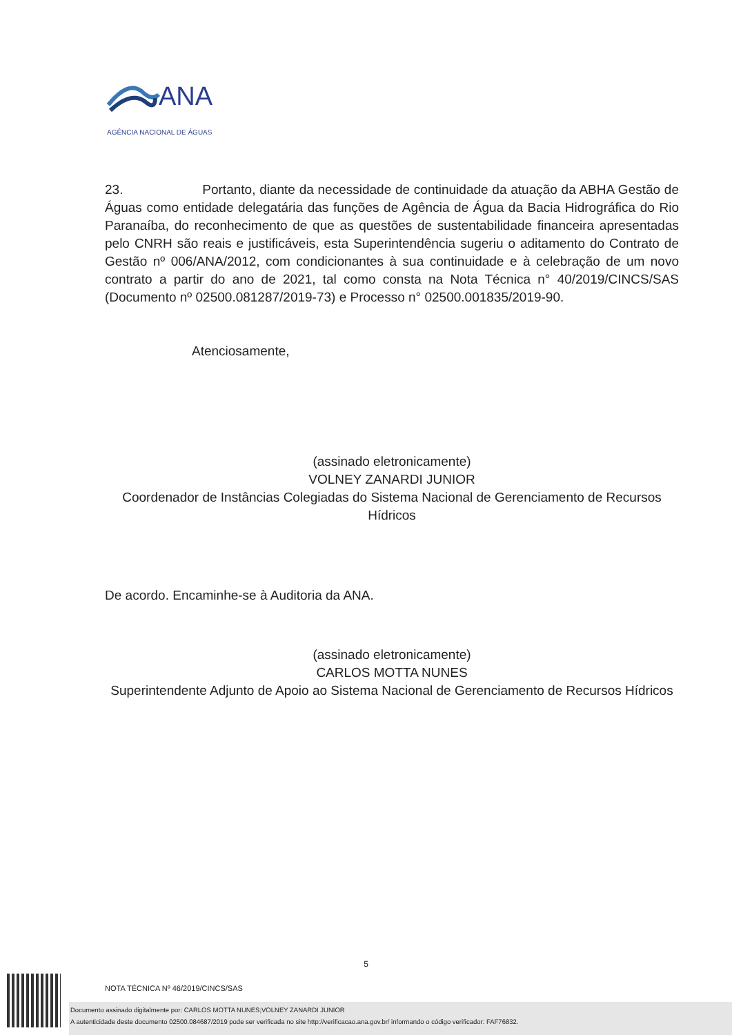ANA
AGÊNCIA NACIONAL DE ÁGUAS
23. Portanto, diante da necessidade de continuidade da atuação da ABHA Gestão de Águas como entidade delegatária das funções de Agência de Água da Bacia Hidrográfica do Rio Paranaíba, do reconhecimento de que as questões de sustentabilidade financeira apresentadas pelo CNRH são reais e justificáveis, esta Superintendência sugeriu o aditamento do Contrato de Gestão nº 006/ANA/2012, com condicionantes à sua continuidade e à celebração de um novo contrato a partir do ano de 2021, tal como consta na Nota Técnica n° 40/2019/CINCS/SAS (Documento nº 02500.081287/2019-73) e Processo n° 02500.001835/2019-90.
Atenciosamente,
(assinado eletronicamente)
VOLNEY ZANARDI JUNIOR
Coordenador de Instâncias Colegiadas do Sistema Nacional de Gerenciamento de Recursos Hídricos
De acordo. Encaminhe-se à Auditoria da ANA.
(assinado eletronicamente)
CARLOS MOTTA NUNES
Superintendente Adjunto de Apoio ao Sistema Nacional de Gerenciamento de Recursos Hídricos
5
NOTA TÉCNICA Nº 46/2019/CINCS/SAS
Documento assinado digitalmente por: CARLOS MOTTA NUNES;VOLNEY ZANARDI JUNIOR
A autenticidade deste documento 02500.084687/2019 pode ser verificada no site http://verificacao.ana.gov.br/ informando o código verificador: FAF76832.